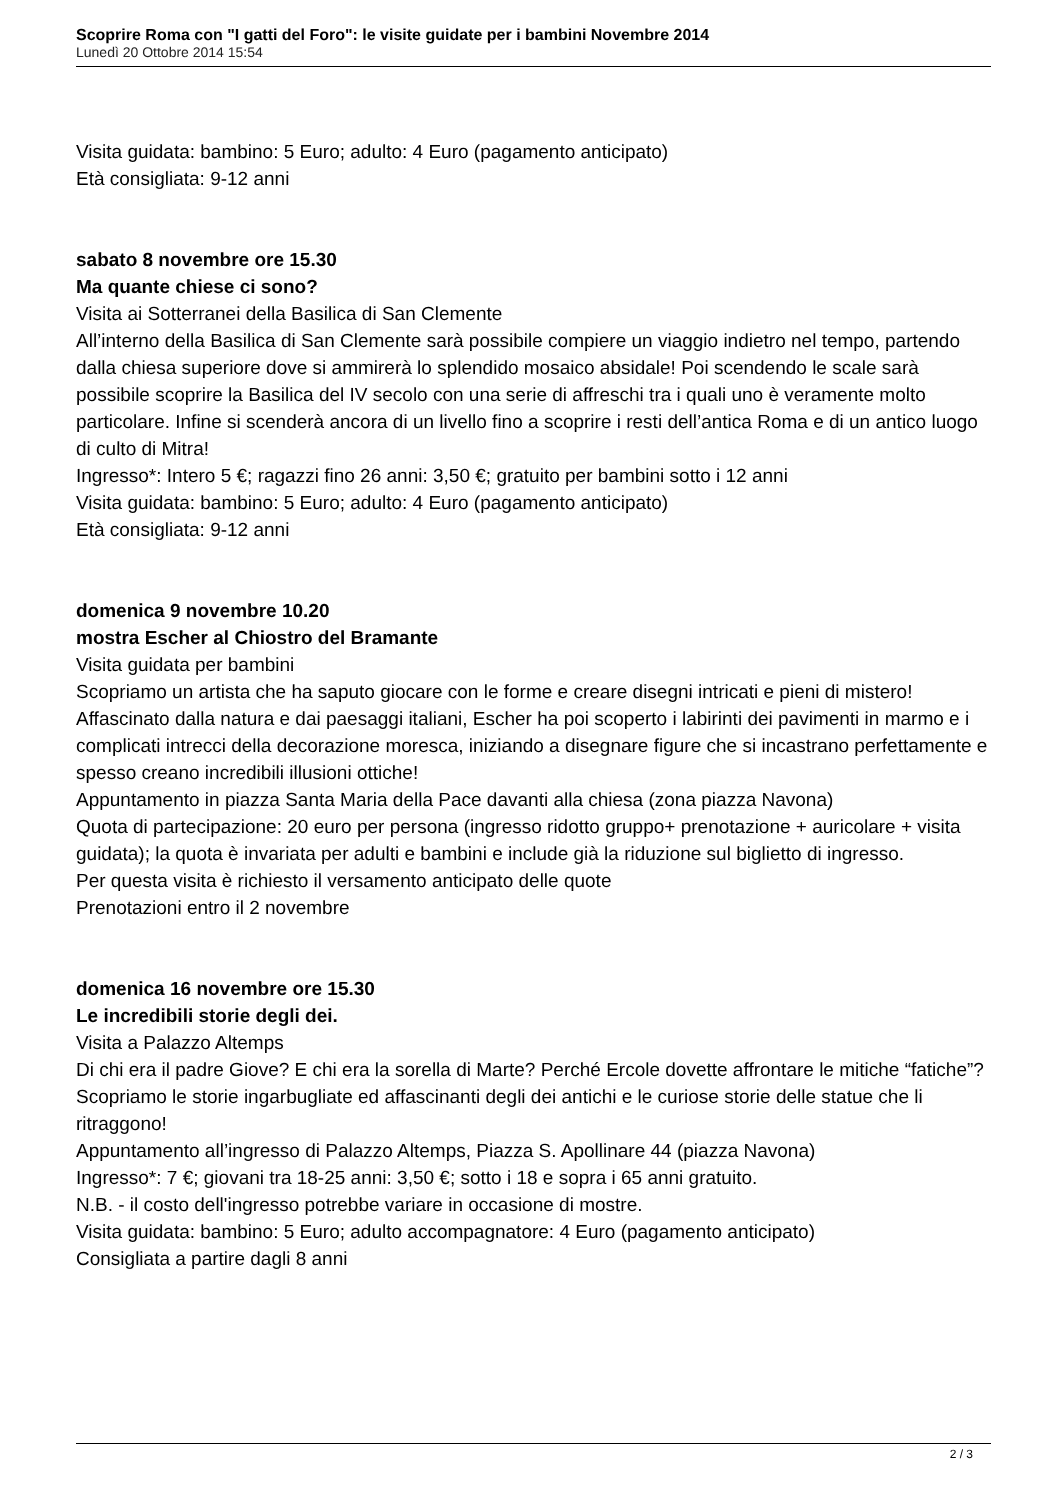Scoprire Roma con "I gatti del Foro": le visite guidate per i bambini Novembre 2014
Lunedì 20 Ottobre 2014 15:54
Visita guidata: bambino: 5 Euro; adulto: 4 Euro (pagamento anticipato)
Età consigliata: 9-12 anni
sabato 8 novembre ore 15.30
Ma quante chiese ci sono?
Visita ai Sotterranei della Basilica di San Clemente
All’interno della Basilica di San Clemente sarà possibile compiere un viaggio indietro nel tempo, partendo dalla chiesa superiore dove si ammirerà lo splendido mosaico absidale! Poi scendendo le scale sarà possibile scoprire la Basilica del IV secolo con una serie di affreschi tra i quali uno è veramente molto particolare. Infine si scenderà ancora di un livello fino a scoprire i resti dell’antica Roma e di un antico luogo di culto di Mitra!
Ingresso*: Intero 5 €; ragazzi fino 26 anni: 3,50 €; gratuito per bambini sotto i 12 anni
Visita guidata: bambino: 5 Euro; adulto: 4 Euro (pagamento anticipato)
Età consigliata: 9-12 anni
domenica 9 novembre 10.20
mostra Escher al Chiostro del Bramante
Visita guidata per bambini
Scopriamo un artista che ha saputo giocare con le forme e creare disegni intricati e pieni di mistero!
Affascinato dalla natura e dai paesaggi italiani, Escher ha poi scoperto i labirinti dei pavimenti in marmo e i complicati intrecci della decorazione moresca, iniziando a disegnare figure che si incastrano perfettamente e spesso creano incredibili illusioni ottiche!
Appuntamento in piazza Santa Maria della Pace davanti alla chiesa (zona piazza Navona)
Quota di partecipazione: 20 euro per persona (ingresso ridotto gruppo+ prenotazione + auricolare + visita guidata); la quota è invariata per adulti e bambini e include già la riduzione sul biglietto di ingresso.
Per questa visita è richiesto il versamento anticipato delle quote
Prenotazioni entro il 2 novembre
domenica 16 novembre ore 15.30
Le incredibili storie degli dei.
Visita a Palazzo Altemps
Di chi era il padre Giove? E chi era la sorella di Marte? Perché Ercole dovette affrontare le mitiche “fatiche”? Scopriamo le storie ingarbugliate ed affascinanti degli dei antichi e le curiose storie delle statue che li ritraggono!
Appuntamento all’ingresso di Palazzo Altemps, Piazza S. Apollinare 44 (piazza Navona)
Ingresso*: 7 €; giovani tra 18-25 anni: 3,50 €; sotto i 18 e sopra i 65 anni gratuito.
N.B. - il costo dell'ingresso potrebbe variare in occasione di mostre.
Visita guidata: bambino: 5 Euro; adulto accompagnatore: 4 Euro (pagamento anticipato)
Consigliata a partire dagli 8 anni
2 / 3